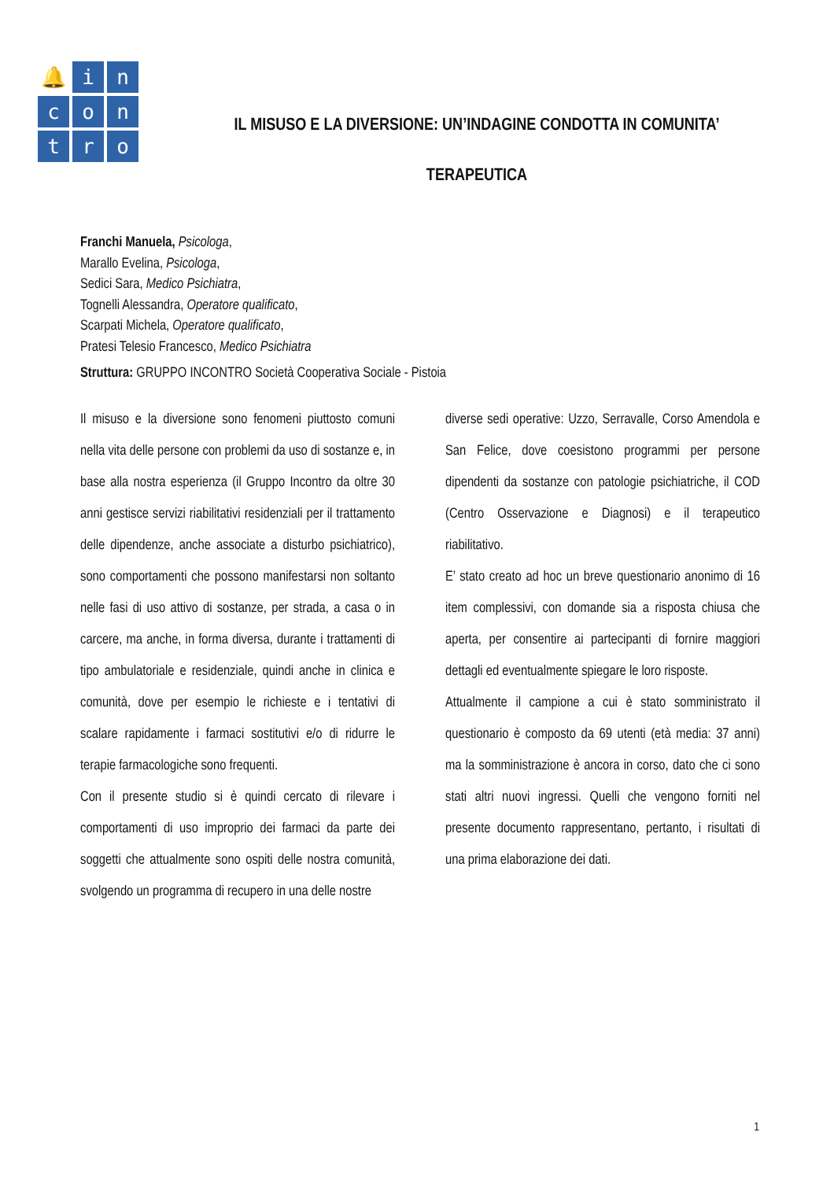🔔
i
n
c
o
n
t
r
o
IL MISUSO E LA DIVERSIONE: UN’INDAGINE CONDOTTA IN COMUNITA’
TERAPEUTICA
Franchi Manuela, Psicologa,
Marallo Evelina, Psicologa,
Sedici Sara, Medico Psichiatra,
Tognelli Alessandra, Operatore qualificato,
Scarpati Michela, Operatore qualificato,
Pratesi Telesio Francesco, Medico Psichiatra
Struttura: GRUPPO INCONTRO Società Cooperativa Sociale - Pistoia
Il misuso e la diversione sono fenomeni piuttosto comuni nella vita delle persone con problemi da uso di sostanze e, in base alla nostra esperienza (il Gruppo Incontro da oltre 30 anni gestisce servizi riabilitativi residenziali per il trattamento delle dipendenze, anche associate a disturbo psichiatrico), sono comportamenti che possono manifestarsi non soltanto nelle fasi di uso attivo di sostanze, per strada, a casa o in carcere, ma anche, in forma diversa, durante i trattamenti di tipo ambulatoriale e residenziale, quindi anche in clinica e comunità, dove per esempio le richieste e i tentativi di scalare rapidamente i farmaci sostitutivi e/o di ridurre le terapie farmacologiche sono frequenti.
Con il presente studio si è quindi cercato di rilevare i comportamenti di uso improprio dei farmaci da parte dei soggetti che attualmente sono ospiti delle nostra comunità, svolgendo un programma di recupero in una delle nostre
diverse sedi operative: Uzzo, Serravalle, Corso Amendola e San Felice, dove coesistono programmi per persone dipendenti da sostanze con patologie psichiatriche, il COD (Centro Osservazione e Diagnosi) e il terapeutico riabilitativo.
E’ stato creato ad hoc un breve questionario anonimo di 16 item complessivi, con domande sia a risposta chiusa che aperta, per consentire ai partecipanti di fornire maggiori dettagli ed eventualmente spiegare le loro risposte.
Attualmente il campione a cui è stato somministrato il questionario è composto da 69 utenti (età media: 37 anni) ma la somministrazione è ancora in corso, dato che ci sono stati altri nuovi ingressi. Quelli che vengono forniti nel presente documento rappresentano, pertanto, i risultati di una prima elaborazione dei dati.
1